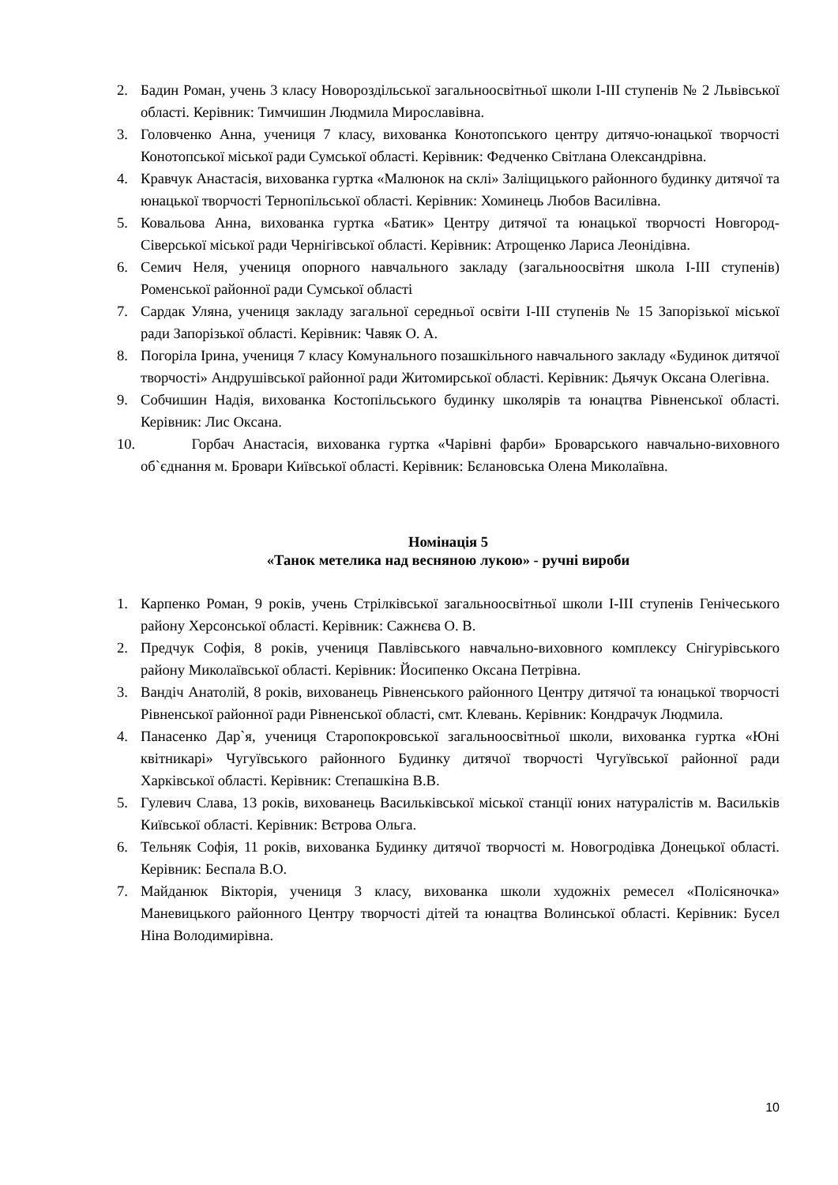2. Бадин Роман, учень 3 класу Новороздільської загальноосвітньої школи І-ІІІ ступенів № 2 Львівської області. Керівник: Тимчишин Людмила Мирославівна.
3. Головченко Анна, учениця 7 класу, вихованка Конотопського центру дитячо-юнацької творчості Конотопської міської ради Сумської області. Керівник: Федченко Світлана Олександрівна.
4. Кравчук Анастасія, вихованка гуртка «Малюнок на склі» Заліщицького районного будинку дитячої та юнацької творчості Тернопільської області. Керівник: Хоминець Любов Василівна.
5. Ковальова Анна, вихованка гуртка «Батик» Центру дитячої та юнацької творчості Новгород-Сіверської міської ради Чернігівської області. Керівник: Атрощенко Лариса Леонідівна.
6. Семич Неля, учениця опорного навчального закладу (загальноосвітня школа І-ІІІ ступенів) Роменської районної ради Сумської області
7. Сардак Уляна, учениця закладу загальної середньої освіти І-ІІІ ступенів № 15 Запорізької міської ради Запорізької області. Керівник: Чавяк О. А.
8. Погоріла Ірина, учениця 7 класу Комунального позашкільного навчального закладу «Будинок дитячої творчості» Андрушівської районної ради Житомирської області. Керівник: Дьячук Оксана Олегівна.
9. Собчишин Надія, вихованка Костопільського будинку школярів та юнацтва Рівненської області. Керівник: Лис Оксана.
10. Горбач Анастасія, вихованка гуртка «Чарівні фарби» Броварського навчально-виховного об`єднання м. Бровари Київської області. Керівник: Бєлановська Олена Миколаївна.
Номінація 5
«Танок метелика над весняною лукою» - ручні вироби
1. Карпенко Роман, 9 років, учень Стрілківської загальноосвітньої школи І-ІІІ ступенів Генічеського району Херсонської області. Керівник: Сажнєва О. В.
2. Предчук Софія, 8 років, учениця Павлівського навчально-виховного комплексу Снігурівського району Миколаївської області. Керівник: Йосипенко Оксана Петрівна.
3. Вандіч Анатолій, 8 років, вихованець Рівненського районного Центру дитячої та юнацької творчості Рівненської районної ради Рівненської області, смт. Клевань. Керівник: Кондрачук Людмила.
4. Панасенко Дар`я, учениця Старопокровської загальноосвітньої школи, вихованка гуртка «Юні квітникарі» Чугуївського районного Будинку дитячої творчості Чугуївської районної ради Харківської області. Керівник: Степашкіна В.В.
5. Гулевич Слава, 13 років, вихованець Васильківської міської станції юних натуралістів м. Васильків Київської області. Керівник: Вєтрова Ольга.
6. Тельняк Софія, 11 років, вихованка Будинку дитячої творчості м. Новогродівка Донецької області. Керівник: Беспала В.О.
7. Майданюк Вікторія, учениця 3 класу, вихованка школи художніх ремесел «Полісяночка» Маневицького районного Центру творчості дітей та юнацтва Волинської області. Керівник: Бусел Ніна Володимирівна.
10